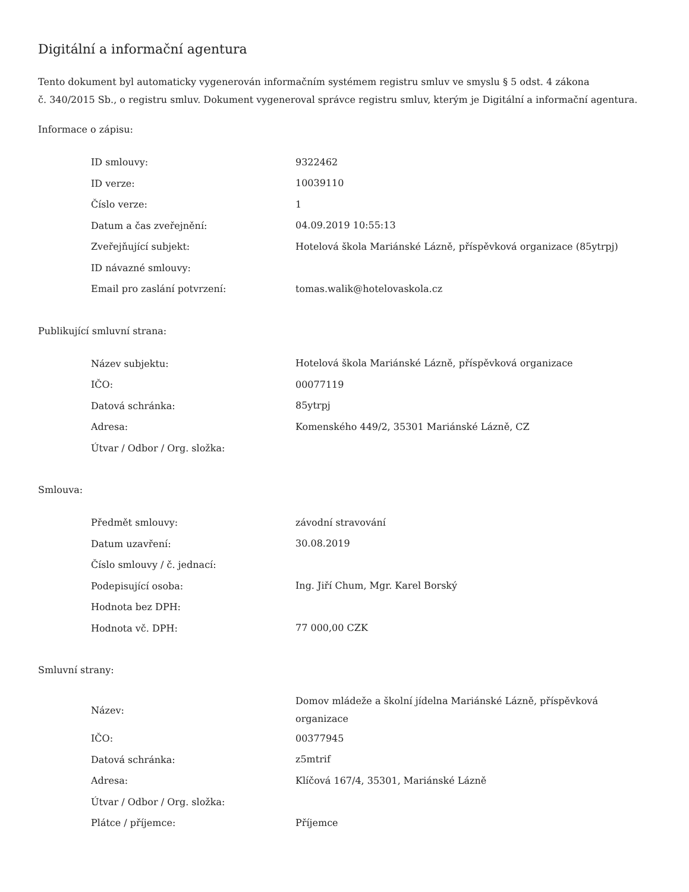Digitální a informační agentura
Tento dokument byl automaticky vygenerován informačním systémem registru smluv ve smyslu § 5 odst. 4 zákona
č. 340/2015 Sb., o registru smluv. Dokument vygeneroval správce registru smluv, kterým je Digitální a informační agentura.
Informace o zápisu:
| ID smlouvy: | 9322462 |
| ID verze: | 10039110 |
| Číslo verze: | 1 |
| Datum a čas zveřejnění: | 04.09.2019 10:55:13 |
| Zveřejňující subjekt: | Hotelová škola Mariánské Lázně, příspěvková organizace (85ytrpj) |
| ID návazné smlouvy: | |
| Email pro zaslání potvrzení: | tomas.walik@hotelovaskola.cz |
Publikující smluvní strana:
| Název subjektu: | Hotelová škola Mariánské Lázně, příspěvková organizace |
| IČO: | 00077119 |
| Datová schránka: | 85ytrpj |
| Adresa: | Komenského 449/2, 35301 Mariánské Lázně, CZ |
| Útvar / Odbor / Org. složka: | |
Smlouva:
| Předmět smlouvy: | závodní stravování |
| Datum uzavření: | 30.08.2019 |
| Číslo smlouvy / č. jednací: | |
| Podepisující osoba: | Ing. Jiří Chum, Mgr. Karel Borský |
| Hodnota bez DPH: | |
| Hodnota vč. DPH: | 77 000,00 CZK |
Smluvní strany:
| Název: | Domov mládeže a školní jídelna Mariánské Lázně, příspěvková organizace |
| IČO: | 00377945 |
| Datová schránka: | z5mtrif |
| Adresa: | Klíčová 167/4, 35301, Mariánské Lázně |
| Útvar / Odbor / Org. složka: | |
| Plátce / příjemce: | Příjemce |